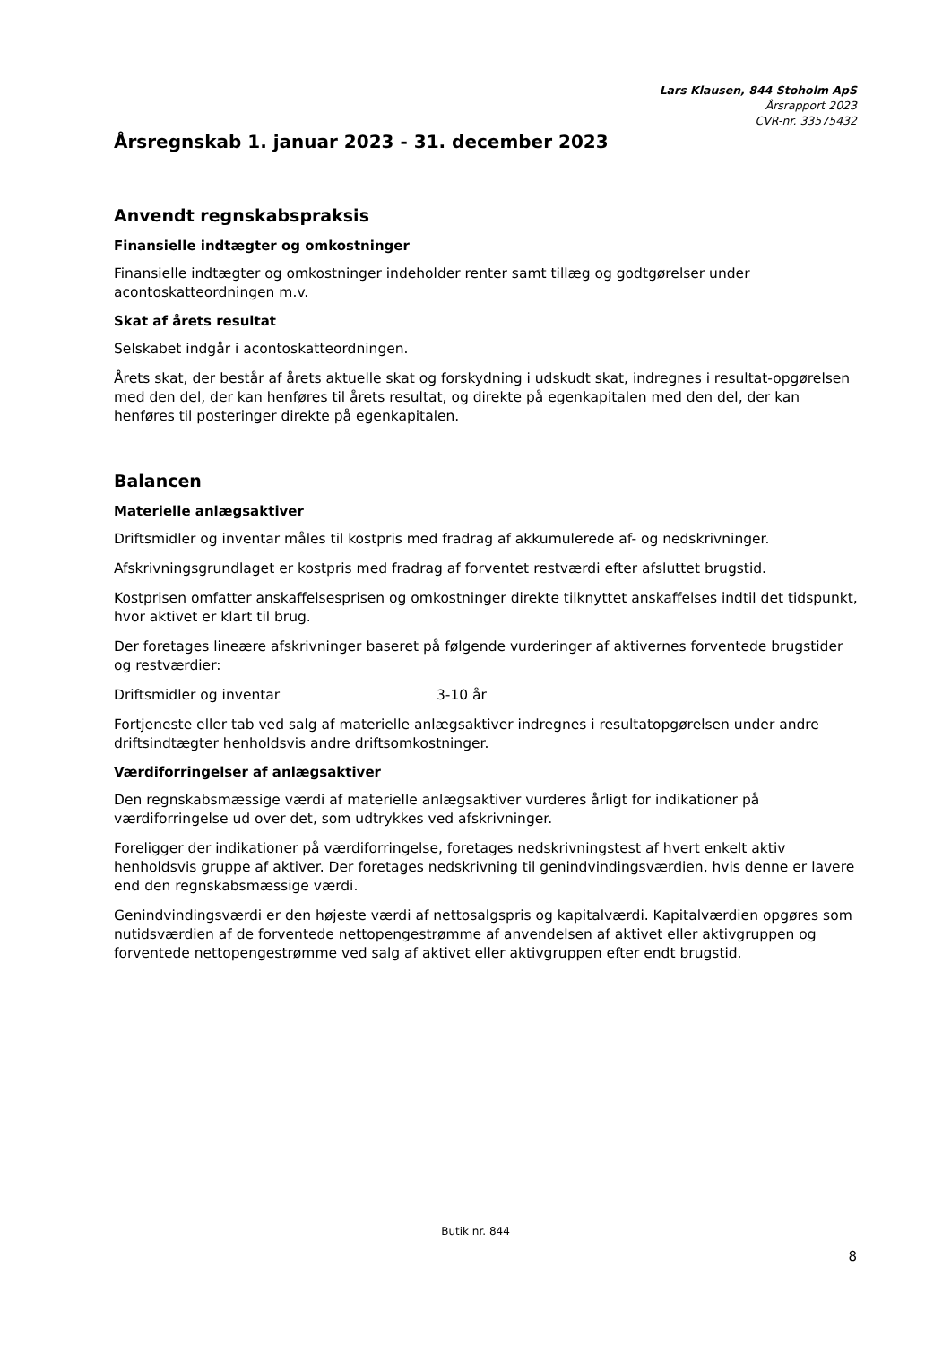Lars Klausen, 844 Stoholm ApS
Årsrapport 2023
CVR-nr. 33575432
Årsregnskab 1. januar 2023 - 31. december 2023
Anvendt regnskabspraksis
Finansielle indtægter og omkostninger
Finansielle indtægter og omkostninger indeholder renter samt tillæg og godtgørelser under acontoskatteordningen m.v.
Skat af årets resultat
Selskabet indgår i acontoskatteordningen.
Årets skat, der består af årets aktuelle skat og forskydning i udskudt skat, indregnes i resultat-opgørelsen med den del, der kan henføres til årets resultat, og direkte på egenkapitalen med den del, der kan henføres til posteringer direkte på egenkapitalen.
Balancen
Materielle anlægsaktiver
Driftsmidler og inventar måles til kostpris med fradrag af akkumulerede af- og nedskrivninger.
Afskrivningsgrundlaget er kostpris med fradrag af forventet restværdi efter afsluttet brugstid.
Kostprisen omfatter anskaffelsesprisen og omkostninger direkte tilknyttet anskaffelses indtil det tidspunkt, hvor aktivet er klart til brug.
Der foretages lineære afskrivninger baseret på følgende vurderinger af aktivernes forventede brugstider og restværdier:
Driftsmidler og inventar 3-10 år
Fortjeneste eller tab ved salg af materielle anlægsaktiver indregnes i resultatopgørelsen under andre driftsindtægter henholdsvis andre driftsomkostninger.
Værdiforringelser af anlægsaktiver
Den regnskabsmæssige værdi af materielle anlægsaktiver vurderes årligt for indikationer på værdiforringelse ud over det, som udtrykkes ved afskrivninger.
Foreligger der indikationer på værdiforringelse, foretages nedskrivningstest af hvert enkelt aktiv henholdsvis gruppe af aktiver. Der foretages nedskrivning til genindvindingsværdien, hvis denne er lavere end den regnskabsmæssige værdi.
Genindvindingsværdi er den højeste værdi af nettosalgspris og kapitalværdi. Kapitalværdien opgøres som nutidsværdien af de forventede nettopengestrømme af anvendelsen af aktivet eller aktivgruppen og forventede nettopengestrømme ved salg af aktivet eller aktivgruppen efter endt brugstid.
Butik nr. 844
8